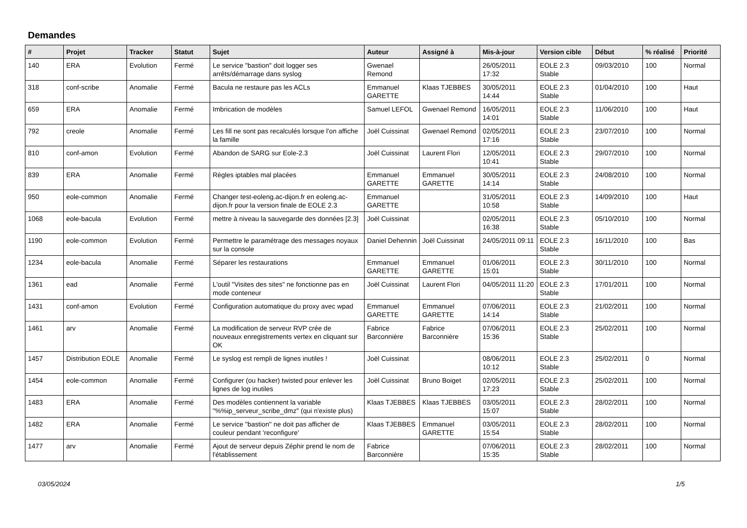Demandes
| # | Projet | Tracker | Statut | Sujet | Auteur | Assigné à | Mis-à-jour | Version cible | Début | % réalisé | Priorité |
| --- | --- | --- | --- | --- | --- | --- | --- | --- | --- | --- | --- |
| 140 | ERA | Evolution | Fermé | Le service "bastion" doit logger ses arrêts/démarrage dans syslog | Gwenael Remond | | 26/05/2011 17:32 | EOLE 2.3 Stable | 09/03/2010 | 100 | Normal |
| 318 | conf-scribe | Anomalie | Fermé | Bacula ne restaure pas les ACLs | Emmanuel GARETTE | Klaas TJEBBES | 30/05/2011 14:44 | EOLE 2.3 Stable | 01/04/2010 | 100 | Haut |
| 659 | ERA | Anomalie | Fermé | Imbrication de modèles | Samuel LEFOL | Gwenael Remond | 16/05/2011 14:01 | EOLE 2.3 Stable | 11/06/2010 | 100 | Haut |
| 792 | creole | Anomalie | Fermé | Les fill ne sont pas recalculés lorsque l'on affiche la famille | Joël Cuissinat | Gwenael Remond | 02/05/2011 17:16 | EOLE 2.3 Stable | 23/07/2010 | 100 | Normal |
| 810 | conf-amon | Evolution | Fermé | Abandon de SARG sur Eole-2.3 | Joël Cuissinat | Laurent Flori | 12/05/2011 10:41 | EOLE 2.3 Stable | 29/07/2010 | 100 | Normal |
| 839 | ERA | Anomalie | Fermé | Règles iptables mal placées | Emmanuel GARETTE | Emmanuel GARETTE | 30/05/2011 14:14 | EOLE 2.3 Stable | 24/08/2010 | 100 | Normal |
| 950 | eole-common | Anomalie | Fermé | Changer test-eoleng.ac-dijon.fr en eoleng.ac-dijon.fr pour la version finale de EOLE 2.3 | Emmanuel GARETTE | | 31/05/2011 10:58 | EOLE 2.3 Stable | 14/09/2010 | 100 | Haut |
| 1068 | eole-bacula | Evolution | Fermé | mettre à niveau la sauvegarde des données [2.3] | Joël Cuissinat | | 02/05/2011 16:38 | EOLE 2.3 Stable | 05/10/2010 | 100 | Normal |
| 1190 | eole-common | Evolution | Fermé | Permettre le paramétrage des messages noyaux sur la console | Daniel Dehennin | Joël Cuissinat | 24/05/2011 09:11 | EOLE 2.3 Stable | 16/11/2010 | 100 | Bas |
| 1234 | eole-bacula | Anomalie | Fermé | Séparer les restaurations | Emmanuel GARETTE | Emmanuel GARETTE | 01/06/2011 15:01 | EOLE 2.3 Stable | 30/11/2010 | 100 | Normal |
| 1361 | ead | Anomalie | Fermé | L'outil "Visites des sites" ne fonctionne pas en mode conteneur | Joël Cuissinat | Laurent Flori | 04/05/2011 11:20 | EOLE 2.3 Stable | 17/01/2011 | 100 | Normal |
| 1431 | conf-amon | Evolution | Fermé | Configuration automatique du proxy avec wpad | Emmanuel GARETTE | Emmanuel GARETTE | 07/06/2011 14:14 | EOLE 2.3 Stable | 21/02/2011 | 100 | Normal |
| 1461 | arv | Anomalie | Fermé | La modification de serveur RVP crée de nouveaux enregistrements vertex en cliquant sur OK | Fabrice Barconnière | Fabrice Barconnière | 07/06/2011 15:36 | EOLE 2.3 Stable | 25/02/2011 | 100 | Normal |
| 1457 | Distribution EOLE | Anomalie | Fermé | Le syslog est rempli de lignes inutiles ! | Joël Cuissinat | | 08/06/2011 10:12 | EOLE 2.3 Stable | 25/02/2011 | 0 | Normal |
| 1454 | eole-common | Anomalie | Fermé | Configurer (ou hacker) twisted pour enlever les lignes de log inutiles | Joël Cuissinat | Bruno Boiget | 02/05/2011 17:23 | EOLE 2.3 Stable | 25/02/2011 | 100 | Normal |
| 1483 | ERA | Anomalie | Fermé | Des modèles contiennent la variable "%%ip_serveur_scribe_dmz" (qui n'existe plus) | Klaas TJEBBES | Klaas TJEBBES | 03/05/2011 15:07 | EOLE 2.3 Stable | 28/02/2011 | 100 | Normal |
| 1482 | ERA | Anomalie | Fermé | Le service "bastion" ne doit pas afficher de couleur pendant 'reconfigure' | Klaas TJEBBES | Emmanuel GARETTE | 03/05/2011 15:54 | EOLE 2.3 Stable | 28/02/2011 | 100 | Normal |
| 1477 | arv | Anomalie | Fermé | Ajout de serveur depuis Zéphir prend le nom de l'établissement | Fabrice Barconnière | | 07/06/2011 15:35 | EOLE 2.3 Stable | 28/02/2011 | 100 | Normal |
03/05/2024 1/5